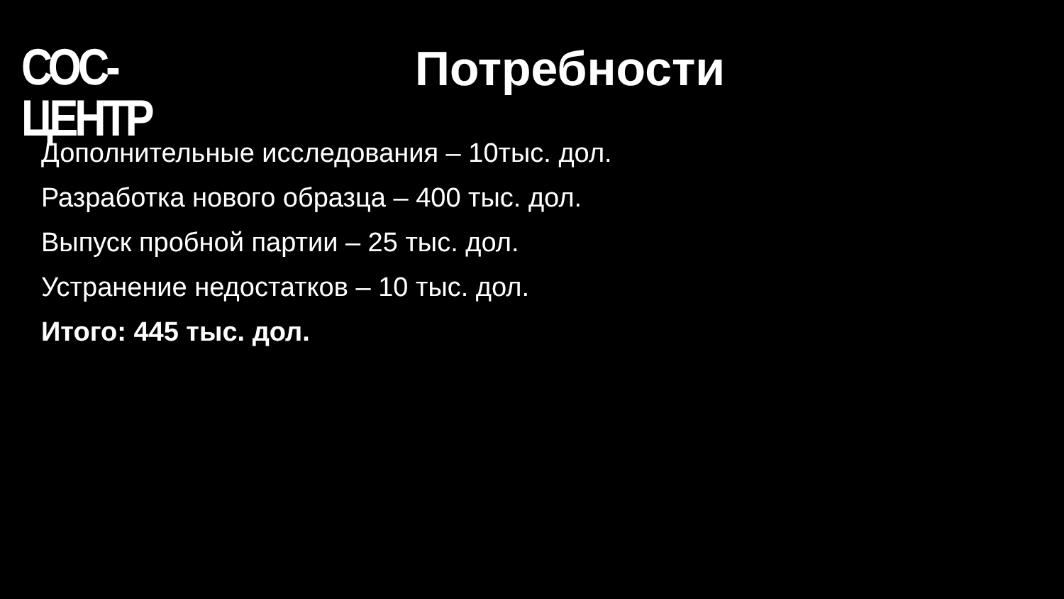СОС-ЦЕНТР
Потребности
Дополнительные исследования – 10тыс. дол.
Разработка нового образца – 400 тыс. дол.
Выпуск пробной партии – 25 тыс. дол.
Устранение недостатков – 10 тыс. дол.
Итого: 445 тыс. дол.